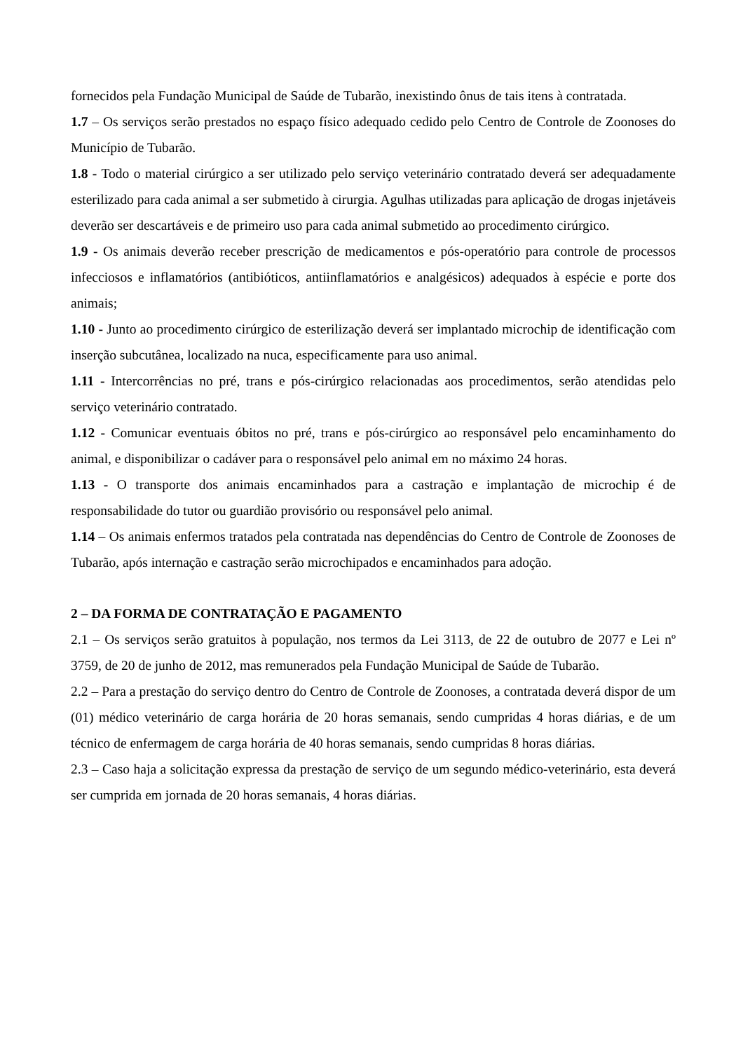fornecidos pela Fundação Municipal de Saúde de Tubarão, inexistindo ônus de tais itens à contratada.
1.7 – Os serviços serão prestados no espaço físico adequado cedido pelo Centro de Controle de Zoonoses do Município de Tubarão.
1.8 - Todo o material cirúrgico a ser utilizado pelo serviço veterinário contratado deverá ser adequadamente esterilizado para cada animal a ser submetido à cirurgia. Agulhas utilizadas para aplicação de drogas injetáveis deverão ser descartáveis e de primeiro uso para cada animal submetido ao procedimento cirúrgico.
1.9 - Os animais deverão receber prescrição de medicamentos e pós-operatório para controle de processos infecciosos e inflamatórios (antibióticos, antiinflamatórios e analgésicos) adequados à espécie e porte dos animais;
1.10 - Junto ao procedimento cirúrgico de esterilização deverá ser implantado microchip de identificação com inserção subcutânea, localizado na nuca, especificamente para uso animal.
1.11 - Intercorrências no pré, trans e pós-cirúrgico relacionadas aos procedimentos, serão atendidas pelo serviço veterinário contratado.
1.12 - Comunicar eventuais óbitos no pré, trans e pós-cirúrgico ao responsável pelo encaminhamento do animal, e disponibilizar o cadáver para o responsável pelo animal em no máximo 24 horas.
1.13 - O transporte dos animais encaminhados para a castração e implantação de microchip é de responsabilidade do tutor ou guardião provisório ou responsável pelo animal.
1.14 – Os animais enfermos tratados pela contratada nas dependências do Centro de Controle de Zoonoses de Tubarão, após internação e castração serão microchipados e encaminhados para adoção.
2 – DA FORMA DE CONTRATAÇÃO E PAGAMENTO
2.1 – Os serviços serão gratuitos à população, nos termos da Lei 3113, de 22 de outubro de 2077 e Lei nº 3759, de 20 de junho de 2012, mas remunerados pela Fundação Municipal de Saúde de Tubarão.
2.2 – Para a prestação do serviço dentro do Centro de Controle de Zoonoses, a contratada deverá dispor de um (01) médico veterinário de carga horária de 20 horas semanais, sendo cumpridas 4 horas diárias, e de um técnico de enfermagem de carga horária de 40 horas semanais, sendo cumpridas 8 horas diárias.
2.3 – Caso haja a solicitação expressa da prestação de serviço de um segundo médico-veterinário, esta deverá ser cumprida em jornada de 20 horas semanais, 4 horas diárias.